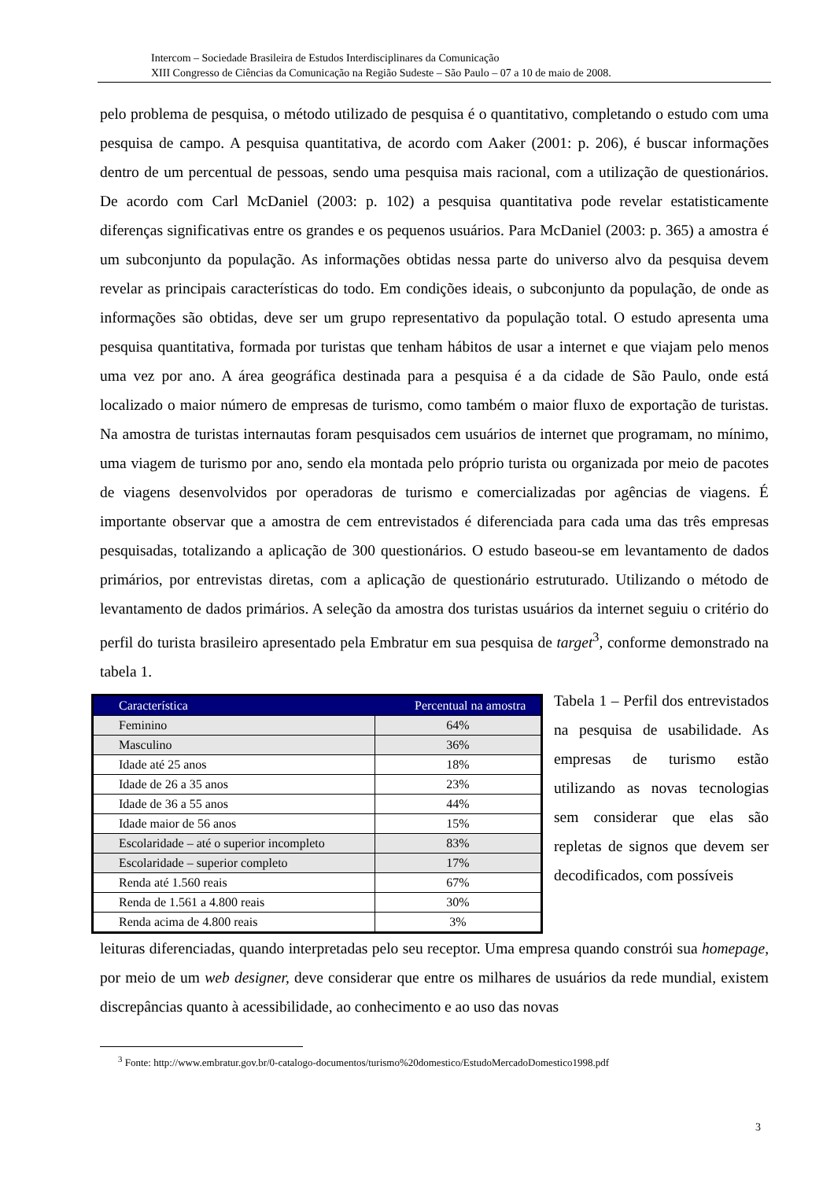Intercom – Sociedade Brasileira de Estudos Interdisciplinares da Comunicação
XIII Congresso de Ciências da Comunicação na Região Sudeste – São Paulo – 07 a 10 de maio de 2008.
pelo problema de pesquisa, o método utilizado de pesquisa é o quantitativo, completando o estudo com uma pesquisa de campo. A pesquisa quantitativa, de acordo com Aaker (2001: p. 206), é buscar informações dentro de um percentual de pessoas, sendo uma pesquisa mais racional, com a utilização de questionários. De acordo com Carl McDaniel (2003: p. 102) a pesquisa quantitativa pode revelar estatisticamente diferenças significativas entre os grandes e os pequenos usuários. Para McDaniel (2003: p. 365) a amostra é um subconjunto da população. As informações obtidas nessa parte do universo alvo da pesquisa devem revelar as principais características do todo. Em condições ideais, o subconjunto da população, de onde as informações são obtidas, deve ser um grupo representativo da população total. O estudo apresenta uma pesquisa quantitativa, formada por turistas que tenham hábitos de usar a internet e que viajam pelo menos uma vez por ano. A área geográfica destinada para a pesquisa é a da cidade de São Paulo, onde está localizado o maior número de empresas de turismo, como também o maior fluxo de exportação de turistas. Na amostra de turistas internautas foram pesquisados cem usuários de internet que programam, no mínimo, uma viagem de turismo por ano, sendo ela montada pelo próprio turista ou organizada por meio de pacotes de viagens desenvolvidos por operadoras de turismo e comercializadas por agências de viagens. É importante observar que a amostra de cem entrevistados é diferenciada para cada uma das três empresas pesquisadas, totalizando a aplicação de 300 questionários. O estudo baseou-se em levantamento de dados primários, por entrevistas diretas, com a aplicação de questionário estruturado. Utilizando o método de levantamento de dados primários. A seleção da amostra dos turistas usuários da internet seguiu o critério do perfil do turista brasileiro apresentado pela Embratur em sua pesquisa de target<sup>3</sup>, conforme demonstrado na tabela 1.
| Característica | Percentual na amostra |
| --- | --- |
| Feminino | 64% |
| Masculino | 36% |
| Idade até 25 anos | 18% |
| Idade de 26 a 35 anos | 23% |
| Idade de 36 a 55 anos | 44% |
| Idade maior de 56 anos | 15% |
| Escolaridade – até o superior incompleto | 83% |
| Escolaridade – superior completo | 17% |
| Renda até 1.560 reais | 67% |
| Renda de 1.561 a 4.800 reais | 30% |
| Renda acima de 4.800 reais | 3% |
Tabela 1 – Perfil dos entrevistados na pesquisa de usabilidade. As empresas de turismo estão utilizando as novas tecnologias sem considerar que elas são repletas de signos que devem ser decodificados, com possíveis
leituras diferenciadas, quando interpretadas pelo seu receptor. Uma empresa quando constrói sua homepage, por meio de um web designer, deve considerar que entre os milhares de usuários da rede mundial, existem discrepâncias quanto à acessibilidade, ao conhecimento e ao uso das novas
<sup>3</sup> Fonte: http://www.embratur.gov.br/0-catalogo-documentos/turismo%20domestico/EstudoMercadoDomestico1998.pdf
3